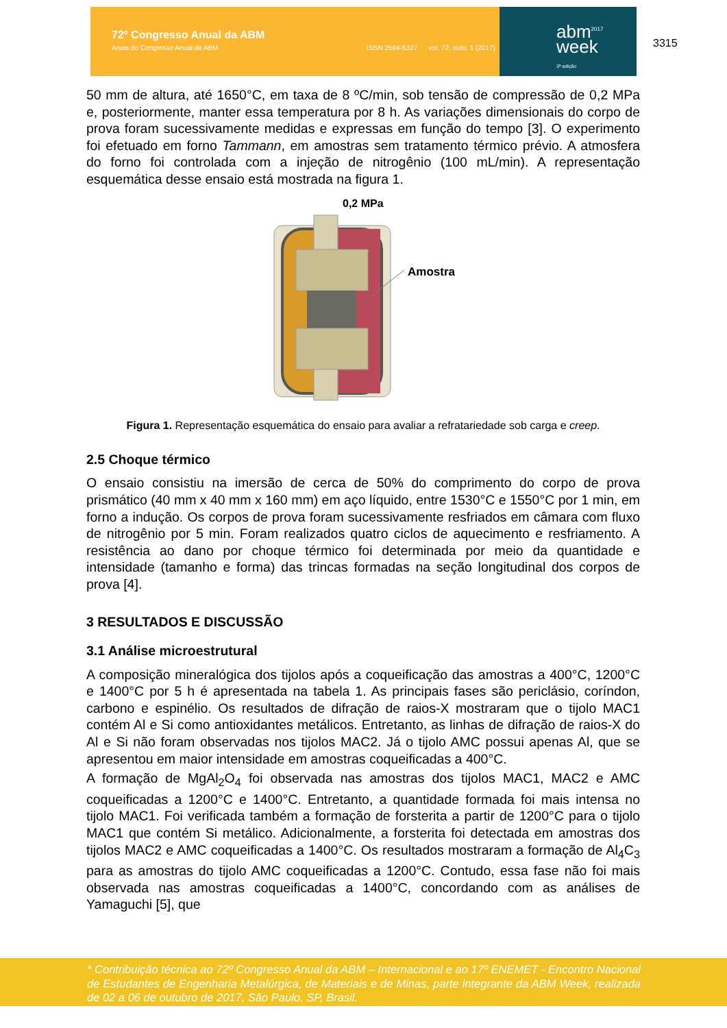72º Congresso Anual da ABM
Anais do Congresso Anual da ABM ISSN 2594-5327 vol. 72, num. 1 (2017)
abm<sup>2017</sup>
week
3ª edição
3315
50 mm de altura, até 1650°C, em taxa de 8 ºC/min, sob tensão de compressão de 0,2 MPa e, posteriormente, manter essa temperatura por 8 h. As variações dimensionais do corpo de prova foram sucessivamente medidas e expressas em função do tempo [3]. O experimento foi efetuado em forno Tammann, em amostras sem tratamento térmico prévio. A atmosfera do forno foi controlada com a injeção de nitrogênio (100 mL/min). A representação esquemática desse ensaio está mostrada na figura 1.
0,2 MPa
Amostra
Figura 1. Representação esquemática do ensaio para avaliar a refratariedade sob carga e creep.
2.5 Choque térmico
O ensaio consistiu na imersão de cerca de 50% do comprimento do corpo de prova prismático (40 mm x 40 mm x 160 mm) em aço líquido, entre 1530°C e 1550°C por 1 min, em forno a indução. Os corpos de prova foram sucessivamente resfriados em câmara com fluxo de nitrogênio por 5 min. Foram realizados quatro ciclos de aquecimento e resfriamento. A resistência ao dano por choque térmico foi determinada por meio da quantidade e intensidade (tamanho e forma) das trincas formadas na seção longitudinal dos corpos de prova [4].
3 RESULTADOS E DISCUSSÃO
3.1 Análise microestrutural
A composição mineralógica dos tijolos após a coqueificação das amostras a 400°C, 1200°C e 1400°C por 5 h é apresentada na tabela 1. As principais fases são periclásio, coríndon, carbono e espinélio. Os resultados de difração de raios-X mostraram que o tijolo MAC1 contém Al e Si como antioxidantes metálicos. Entretanto, as linhas de difração de raios-X do Al e Si não foram observadas nos tijolos MAC2. Já o tijolo AMC possui apenas Al, que se apresentou em maior intensidade em amostras coqueificadas a 400°C.
A formação de MgAl<sub>2</sub>O<sub>4</sub> foi observada nas amostras dos tijolos MAC1, MAC2 e AMC coqueificadas a 1200°C e 1400°C. Entretanto, a quantidade formada foi mais intensa no tijolo MAC1. Foi verificada também a formação de forsterita a partir de 1200°C para o tijolo MAC1 que contém Si metálico. Adicionalmente, a forsterita foi detectada em amostras dos tijolos MAC2 e AMC coqueificadas a 1400°C. Os resultados mostraram a formação de Al<sub>4</sub>C<sub>3</sub> para as amostras do tijolo AMC coqueificadas a 1200°C. Contudo, essa fase não foi mais observada nas amostras coqueificadas a 1400°C, concordando com as análises de Yamaguchi [5], que
* Contribuição técnica ao 72º Congresso Anual da ABM – Internacional e ao 17º ENEMET - Encontro Nacional de Estudantes de Engenharia Metalúrgica, de Materiais e de Minas, parte integrante da ABM Week, realizada de 02 a 06 de outubro de 2017, São Paulo, SP, Brasil.